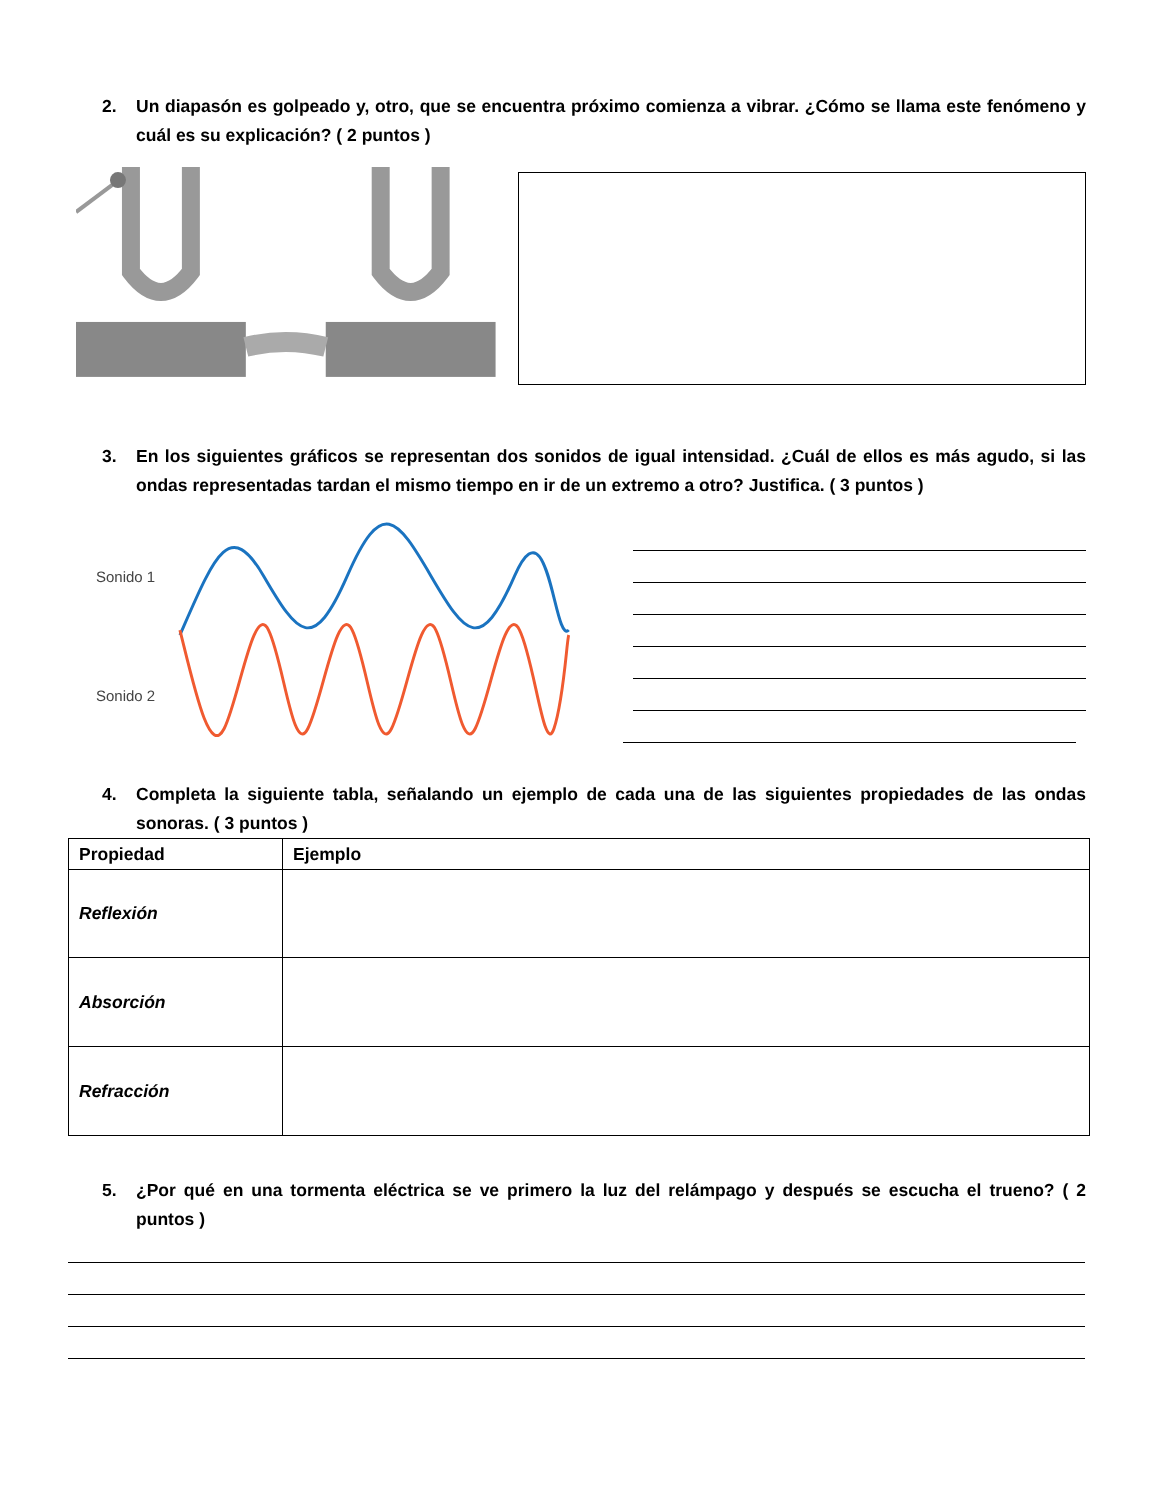2. Un diapasón es golpeado y, otro, que se encuentra próximo comienza a vibrar. ¿Cómo se llama este fenómeno y cuál es su explicación? ( 2 puntos )
3. En los siguientes gráficos se representan dos sonidos de igual intensidad. ¿Cuál de ellos es más agudo, si las ondas representadas tardan el mismo tiempo en ir de un extremo a otro? Justifica. ( 3 puntos )
Sonido 1
Sonido 2
4. Completa la siguiente tabla, señalando un ejemplo de cada una de las siguientes propiedades de las ondas sonoras. ( 3 puntos )
| Propiedad | Ejemplo |
| --- | --- |
| Reflexión | |
| Absorción | |
| Refracción | |
5. ¿Por qué en una tormenta eléctrica se ve primero la luz del relámpago y después se escucha el trueno? ( 2 puntos )